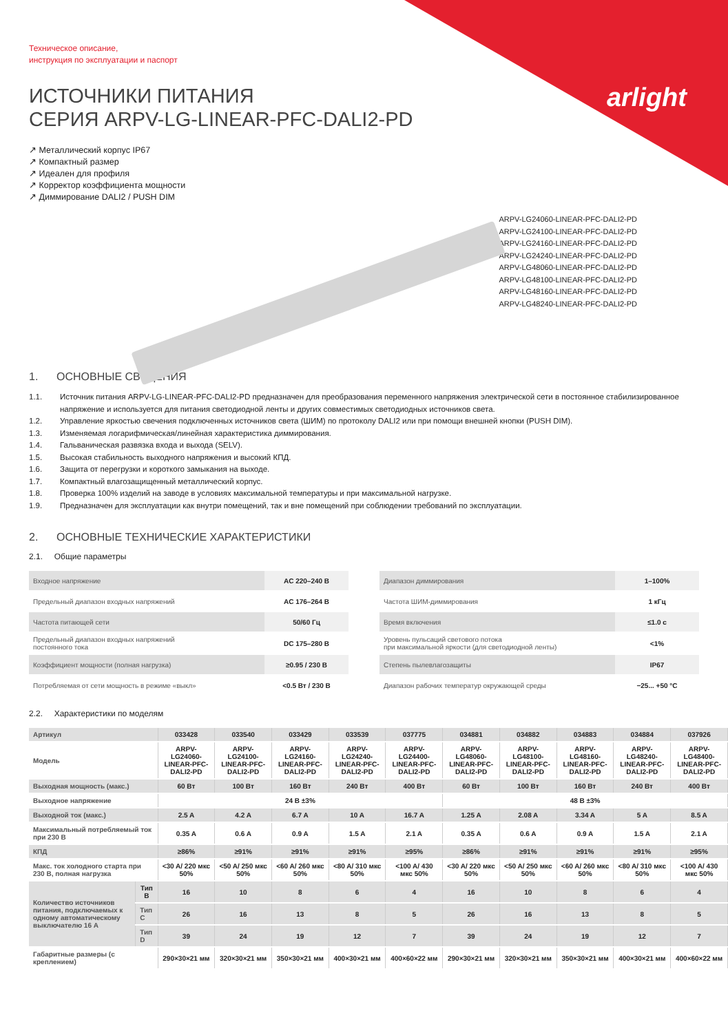arlight
Техническое описание,
инструкция по эксплуатации и паспорт
ИСТОЧНИКИ ПИТАНИЯ
СЕРИЯ ARPV-LG-LINEAR-PFC-DALI2-PD
↗ Металлический корпус IP67
↗ Компактный размер
↗ Идеален для профиля
↗ Корректор коэффициента мощности
↗ Диммирование DALI2 / PUSH DIM
ARPV-LG24060-LINEAR-PFC-DALI2-PD
ARPV-LG24100-LINEAR-PFC-DALI2-PD
ARPV-LG24160-LINEAR-PFC-DALI2-PD
ARPV-LG24240-LINEAR-PFC-DALI2-PD
ARPV-LG48060-LINEAR-PFC-DALI2-PD
ARPV-LG48100-LINEAR-PFC-DALI2-PD
ARPV-LG48160-LINEAR-PFC-DALI2-PD
ARPV-LG48240-LINEAR-PFC-DALI2-PD
1. ОСНОВНЫЕ СВЕДЕНИЯ
1.1. Источник питания ARPV-LG-LINEAR-PFC-DALI2-PD предназначен для преобразования переменного напряжения электрической сети в постоянное стабилизированное напряжение и используется для питания светодиодной ленты и других совместимых светодиодных источников света.
1.2. Управление яркостью свечения подключенных источников света (ШИМ) по протоколу DALI2 или при помощи внешней кнопки (PUSH DIM).
1.3. Изменяемая логарифмическая/линейная характеристика диммирования.
1.4. Гальваническая развязка входа и выхода (SELV).
1.5. Высокая стабильность выходного напряжения и высокий КПД.
1.6. Защита от перегрузки и короткого замыкания на выходе.
1.7. Компактный влагозащищенный металлический корпус.
1.8. Проверка 100% изделий на заводе в условиях максимальной температуры и при максимальной нагрузке.
1.9. Предназначен для эксплуатации как внутри помещений, так и вне помещений при соблюдении требований по эксплуатации.
2. ОСНОВНЫЕ ТЕХНИЧЕСКИЕ ХАРАКТЕРИСТИКИ
2.1. Общие параметры
| Входное напряжение | AC 220–240 В |
| Предельный диапазон входных напряжений | AC 176–264 В |
| Частота питающей сети | 50/60 Гц |
| Предельный диапазон входных напряжений постоянного тока | DC 175–280 В |
| Коэффициент мощности (полная нагрузка) | ≥0.95 / 230 В |
| Потребляемая от сети мощность в режиме «выкл» | <0.5 Вт / 230 В |
| Диапазон диммирования | 1–100% |
| Частота ШИМ-диммирования | 1 кГц |
| Время включения | ≤1.0 с |
| Уровень пульсаций светового потока при максимальной яркости (для светодиодной ленты) | <1% |
| Степень пылевлагозащиты | IP67 |
| Диапазон рабочих температур окружающей среды | −25... +50 °C |
2.2. Характеристики по моделям
| Артикул | | 033428 | 033540 | 033429 | 033539 | 037775 | 034881 | 034882 | 034883 | 034884 | 037926 |
| Модель | | ARPV-LG24060-LINEAR-PFC-DALI2-PD | ARPV-LG24100-LINEAR-PFC-DALI2-PD | ARPV-LG24160-LINEAR-PFC-DALI2-PD | ARPV-LG24240-LINEAR-PFC-DALI2-PD | ARPV-LG24400-LINEAR-PFC-DALI2-PD | ARPV-LG48060-LINEAR-PFC-DALI2-PD | ARPV-LG48100-LINEAR-PFC-DALI2-PD | ARPV-LG48160-LINEAR-PFC-DALI2-PD | ARPV-LG48240-LINEAR-PFC-DALI2-PD | ARPV-LG48400-LINEAR-PFC-DALI2-PD |
| Выходная мощность (макс.) | | 60 Вт | 100 Вт | 160 Вт | 240 Вт | 400 Вт | 60 Вт | 100 Вт | 160 Вт | 240 Вт | 400 Вт |
| Выходное напряжение | | 24 В ±3% | | | | | 48 В ±3% | | | | |
| Выходной ток (макс.) | | 2.5 A | 4.2 A | 6.7 A | 10 A | 16.7 A | 1.25 A | 2.08 A | 3.34 A | 5 A | 8.5 A |
| Максимальный потребляемый ток при 230 В | | 0.35 A | 0.6 A | 0.9 A | 1.5 A | 2.1 A | 0.35 A | 0.6 A | 0.9 A | 1.5 A | 2.1 A |
| КПД | | ≥86% | ≥91% | ≥91% | ≥91% | ≥95% | ≥86% | ≥91% | ≥91% | ≥91% | ≥95% |
| Макс. ток холодного старта при 230 В, полная нагрузка | | <30 A/ 220 мкс 50% | <50 A/ 250 мкс 50% | <60 A/ 260 мкс 50% | <80 A/ 310 мкс 50% | <100 A/ 430 мкс 50% | <30 A/ 220 мкс 50% | <50 A/ 250 мкс 50% | <60 A/ 260 мкс 50% | <80 A/ 310 мкс 50% | <100 A/ 430 мкс 50% |
| Количество источников питания, подключаемых к одному автоматическому выключателю 16 А | Тип B | 16 | 10 | 8 | 6 | 4 | 16 | 10 | 8 | 6 | 4 |
| | Тип C | 26 | 16 | 13 | 8 | 5 | 26 | 16 | 13 | 8 | 5 |
| | Тип D | 39 | 24 | 19 | 12 | 7 | 39 | 24 | 19 | 12 | 7 |
| Габаритные размеры (с креплением) | | 290×30×21 мм | 320×30×21 мм | 350×30×21 мм | 400×30×21 мм | 400×60×22 мм | 290×30×21 мм | 320×30×21 мм | 350×30×21 мм | 400×30×21 мм | 400×60×22 мм |